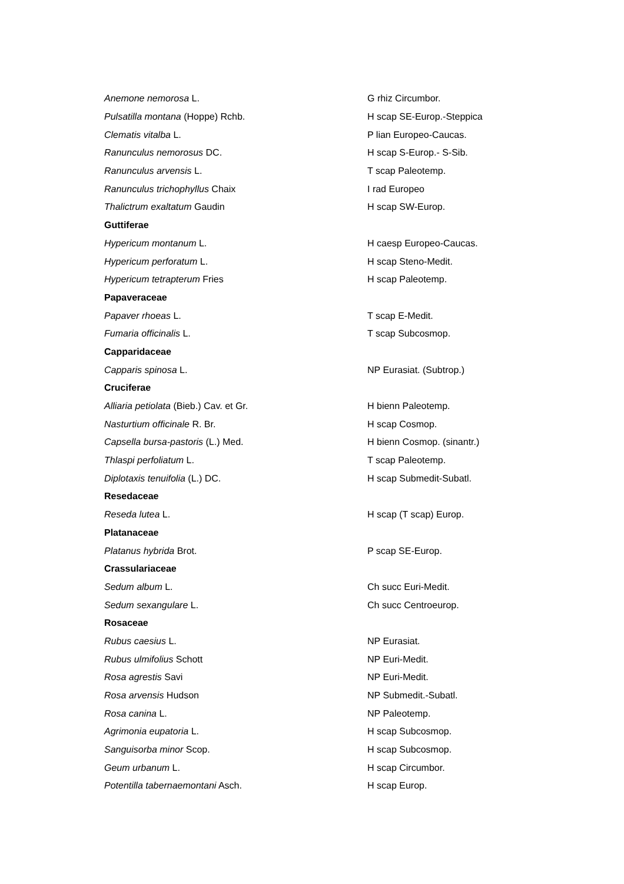| Anemone nemorosa L. | G rhiz Circumbor. |
| Pulsatilla montana (Hoppe) Rchb. | H scap SE-Europ.-Steppica |
| Clematis vitalba L. | P lian Europeo-Caucas. |
| Ranunculus nemorosus DC. | H scap S-Europ.- S-Sib. |
| Ranunculus arvensis L. | T scap Paleotemp. |
| Ranunculus trichophyllus Chaix | I rad Europeo |
| Thalictrum exaltatum Gaudin | H scap SW-Europ. |
| Guttiferae | |
| Hypericum montanum L. | H caesp Europeo-Caucas. |
| Hypericum perforatum L. | H scap Steno-Medit. |
| Hypericum tetrapterum Fries | H scap Paleotemp. |
| Papaveraceae | |
| Papaver rhoeas L. | T scap E-Medit. |
| Fumaria officinalis L. | T scap Subcosmop. |
| Capparidaceae | |
| Capparis spinosa L. | NP Eurasiat. (Subtrop.) |
| Cruciferae | |
| Alliaria petiolata (Bieb.) Cav. et Gr. | H bienn Paleotemp. |
| Nasturtium officinale R. Br. | H scap Cosmop. |
| Capsella bursa-pastoris (L.) Med. | H bienn Cosmop. (sinantr.) |
| Thlaspi perfoliatum L. | T scap Paleotemp. |
| Diplotaxis tenuifolia (L.) DC. | H scap Submedit-Subatl. |
| Resedaceae | |
| Reseda lutea L. | H scap (T scap) Europ. |
| Platanaceae | |
| Platanus hybrida Brot. | P scap SE-Europ. |
| Crassulariaceae | |
| Sedum album L. | Ch succ Euri-Medit. |
| Sedum sexangulare L. | Ch succ Centroeurop. |
| Rosaceae | |
| Rubus caesius L. | NP Eurasiat. |
| Rubus ulmifolius Schott | NP Euri-Medit. |
| Rosa agrestis Savi | NP Euri-Medit. |
| Rosa arvensis Hudson | NP Submedit.-Subatl. |
| Rosa canina L. | NP Paleotemp. |
| Agrimonia eupatoria L. | H scap Subcosmop. |
| Sanguisorba minor Scop. | H scap Subcosmop. |
| Geum urbanum L. | H scap Circumbor. |
| Potentilla tabernaemontani Asch. | H scap Europ. |